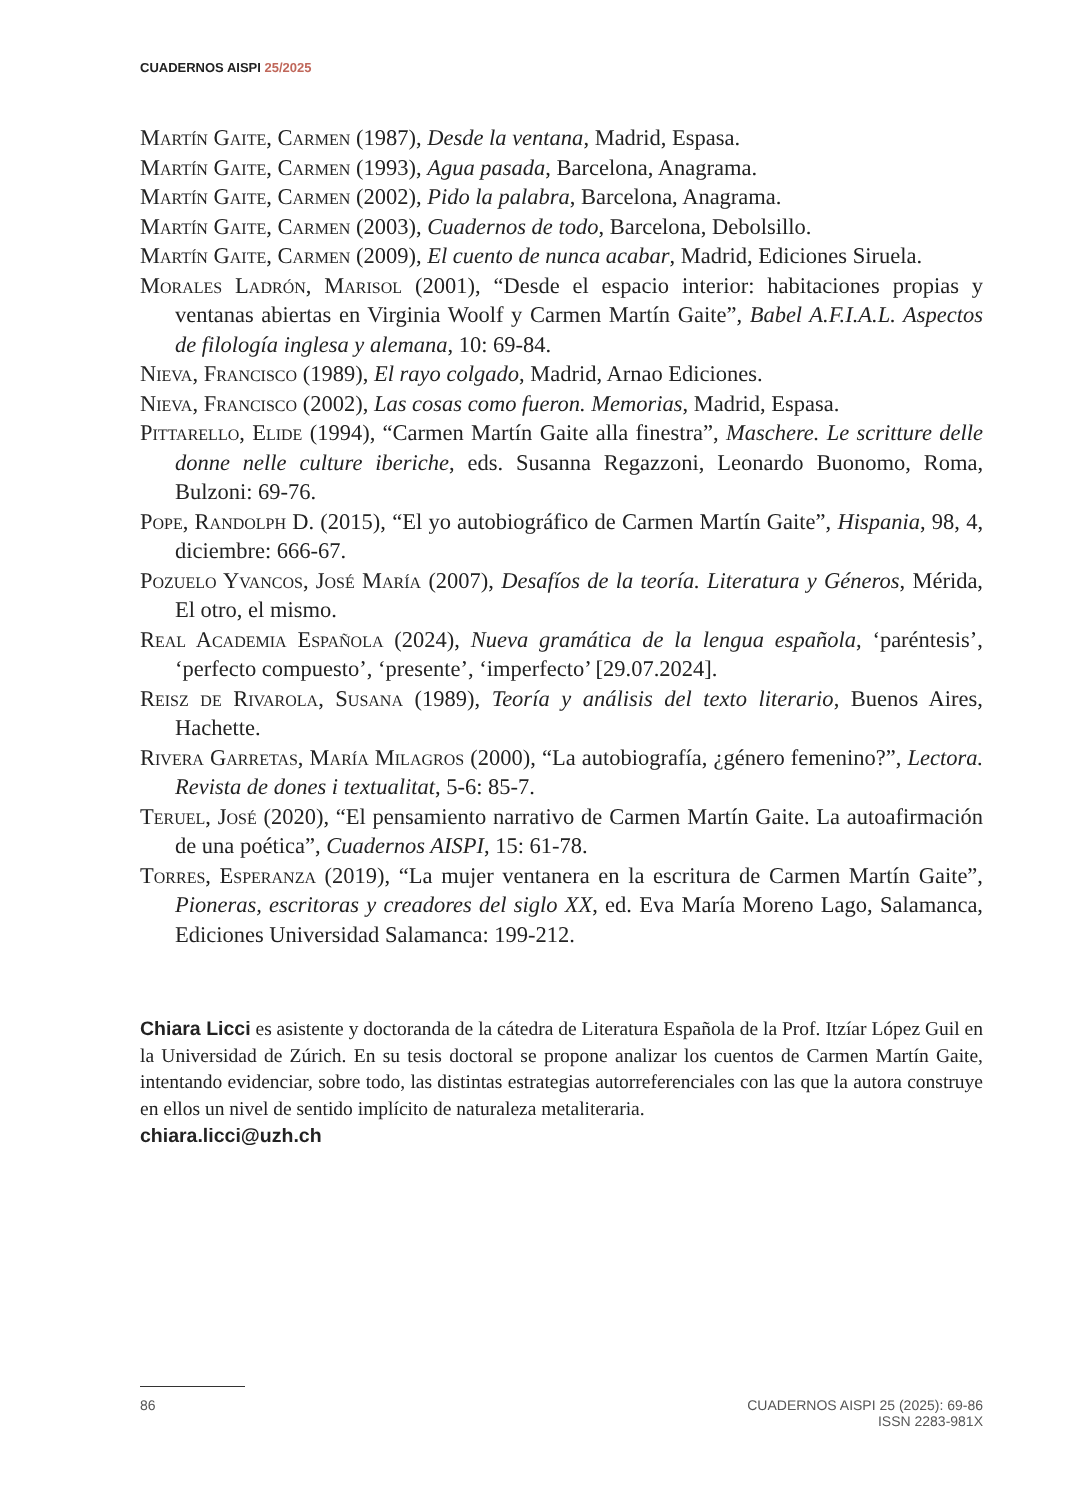CUADERNOS AISPI 25/2025
Martín Gaite, Carmen (1987), Desde la ventana, Madrid, Espasa.
Martín Gaite, Carmen (1993), Agua pasada, Barcelona, Anagrama.
Martín Gaite, Carmen (2002), Pido la palabra, Barcelona, Anagrama.
Martín Gaite, Carmen (2003), Cuadernos de todo, Barcelona, Debolsillo.
Martín Gaite, Carmen (2009), El cuento de nunca acabar, Madrid, Ediciones Siruela.
Morales Ladrón, Marisol (2001), “Desde el espacio interior: habitaciones propias y ventanas abiertas en Virginia Woolf y Carmen Martín Gaite”, Babel A.F.I.A.L. Aspectos de filología inglesa y alemana, 10: 69-84.
Nieva, Francisco (1989), El rayo colgado, Madrid, Arnao Ediciones.
Nieva, Francisco (2002), Las cosas como fueron. Memorias, Madrid, Espasa.
Pittarello, Elide (1994), “Carmen Martín Gaite alla finestra”, Maschere. Le scritture delle donne nelle culture iberiche, eds. Susanna Regazzoni, Leonardo Buonomo, Roma, Bulzoni: 69-76.
Pope, Randolph D. (2015), “El yo autobiográfico de Carmen Martín Gaite”, Hispania, 98, 4, diciembre: 666-67.
Pozuelo Yvancos, José María (2007), Desafíos de la teoría. Literatura y Géneros, Mérida, El otro, el mismo.
Real Academia Española (2024), Nueva gramática de la lengua española, ‘paréntesis’, ‘perfecto compuesto’, ‘presente’, ‘imperfecto’ [29.07.2024].
Reisz de Rivarola, Susana (1989), Teoría y análisis del texto literario, Buenos Aires, Hachette.
Rivera Garretas, María Milagros (2000), “La autobiografía, ¿género femenino?”, Lectora. Revista de dones i textualitat, 5-6: 85-7.
Teruel, José (2020), “El pensamiento narrativo de Carmen Martín Gaite. La autoafirmación de una poética”, Cuadernos AISPI, 15: 61-78.
Torres, Esperanza (2019), “La mujer ventanera en la escritura de Carmen Martín Gaite”, Pioneras, escritoras y creadores del siglo XX, ed. Eva María Moreno Lago, Salamanca, Ediciones Universidad Salamanca: 199-212.
Chiara Licci es asistente y doctoranda de la cátedra de Literatura Española de la Prof. Itzíar López Guil en la Universidad de Zúrich. En su tesis doctoral se propone analizar los cuentos de Carmen Martín Gaite, intentando evidenciar, sobre todo, las distintas estrategias autorreferenciales con las que la autora construye en ellos un nivel de sentido implícito de naturaleza metaliteraria.
chiara.licci@uzh.ch
86 CUADERNOS AISPI 25 (2025): 69-86
ISSN 2283-981X